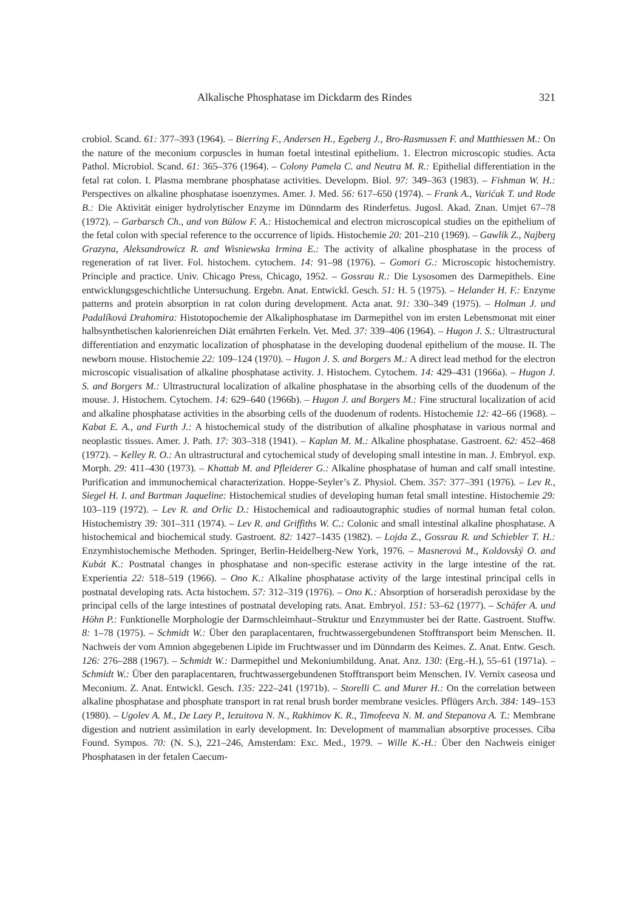Alkalische Phosphatase im Dickdarm des Rindes 321
crobiol. Scand. 61: 377–393 (1964). – Bierring F., Andersen H., Egeberg J., Bro-Rasmussen F. and Matthiessen M.: On the nature of the meconium corpuscles in human foetal intestinal epithelium. 1. Electron microscopic studies. Acta Pathol. Microbiol. Scand. 61: 365–376 (1964). – Colony Pamela C. and Neutra M. R.: Epithelial differentiation in the fetal rat colon. I. Plasma membrane phosphatase activities. Developm. Biol. 97: 349–363 (1983). – Fishman W. H.: Perspectives on alkaline phosphatase isoenzymes. Amer. J. Med. 56: 617–650 (1974). – Frank A., Varićak T. und Rode B.: Die Aktivität einiger hydrolytischer Enzyme im Dünndarm des Rinderfetus. Jugosl. Akad. Znan. Umjet 67–78 (1972). – Garbarsch Ch., and von Bülow F. A.: Histochemical and electron microscopical studies on the epithelium of the fetal colon with special reference to the occurrence of lipids. Histochemie 20: 201–210 (1969). – Gawlik Z., Najberg Grazyna, Aleksandrowicz R. and Wisniewska Irmina E.: The activity of alkaline phosphatase in the process of regeneration of rat liver. Fol. histochem. cytochem. 14: 91–98 (1976). – Gomori G.: Microscopic histochemistry. Principle and practice. Univ. Chicago Press, Chicago, 1952. – Gossrau R.: Die Lysosomen des Darmepithels. Eine entwicklungsgeschichtliche Untersuchung. Ergebn. Anat. Entwickl. Gesch. 51: H. 5 (1975). – Helander H. F.: Enzyme patterns and protein absorption in rat colon during development. Acta anat. 91: 330–349 (1975). – Holman J. und Padalíková Drahomira: Histotopochemie der Alkaliphosphatase im Darmepithel von im ersten Lebensmonat mit einer halbsynthetischen kalorienreichen Diät ernährten Ferkeln. Vet. Med. 37: 339–406 (1964). – Hugon J. S.: Ultrastructural differentiation and enzymatic localization of phosphatase in the developing duodenal epithelium of the mouse. II. The newborn mouse. Histochemie 22: 109–124 (1970). – Hugon J. S. and Borgers M.: A direct lead method for the electron microscopic visualisation of alkaline phosphatase activity. J. Histochem. Cytochem. 14: 429–431 (1966a). – Hugon J. S. and Borgers M.: Ultrastructural localization of alkaline phosphatase in the absorbing cells of the duodenum of the mouse. J. Histochem. Cytochem. 14: 629–640 (1966b). – Hugon J. and Borgers M.: Fine structural localization of acid and alkaline phosphatase activities in the absorbing cells of the duodenum of rodents. Histochemie 12: 42–66 (1968). – Kabat E. A., and Furth J.: A histochemical study of the distribution of alkaline phosphatase in various normal and neoplastic tissues. Amer. J. Path. 17: 303–318 (1941). – Kaplan M. M.: Alkaline phosphatase. Gastroent. 62: 452–468 (1972). – Kelley R. O.: An ultrastructural and cytochemical study of developing small intestine in man. J. Embryol. exp. Morph. 29: 411–430 (1973). – Khattab M. and Pfleiderer G.: Alkaline phosphatase of human and calf small intestine. Purification and immunochemical characterization. Hoppe-Seyler’s Z. Physiol. Chem. 357: 377–391 (1976). – Lev R., Siegel H. I. and Bartman Jaqueline: Histochemical studies of developing human fetal small intestine. Histochemie 29: 103–119 (1972). – Lev R. and Orlic D.: Histochemical and radioautographic studies of normal human fetal colon. Histochemistry 39: 301–311 (1974). – Lev R. and Griffiths W. C.: Colonic and small intestinal alkaline phosphatase. A histochemical and biochemical study. Gastroent. 82: 1427–1435 (1982). – Lojda Z., Gossrau R. und Schiebler T. H.: Enzymhistochemische Methoden. Springer, Berlin-Heidelberg-New York, 1976. – Masnerová M., Koldovský O. and Kubát K.: Postnatal changes in phosphatase and non-specific esterase activity in the large intestine of the rat. Experientia 22: 518–519 (1966). – Ono K.: Alkaline phosphatase activity of the large intestinal principal cells in postnatal developing rats. Acta histochem. 57: 312–319 (1976). – Ono K.: Absorption of horseradish peroxidase by the principal cells of the large intestines of postnatal developing rats. Anat. Embryol. 151: 53–62 (1977). – Schäfer A. und Höhn P.: Funktionelle Morphologie der Darmschleimhaut–Struktur und Enzymmuster bei der Ratte. Gastroent. Stoffw. 8: 1–78 (1975). – Schmidt W.: Über den paraplacentaren, fruchtwassergebundenen Stofftransport beim Menschen. II. Nachweis der vom Amnion abgegebenen Lipide im Fruchtwasser und im Dünndarm des Keimes. Z. Anat. Entw. Gesch. 126: 276–288 (1967). – Schmidt W.: Darmepithel und Mekoniumbildung. Anat. Anz. 130: (Erg.-H.), 55–61 (1971a). – Schmidt W.: Über den paraplacentaren, fruchtwassergebundenen Stofftransport beim Menschen. IV. Vernix caseosa und Meconium. Z. Anat. Entwickl. Gesch. 135: 222–241 (1971b). – Storelli C. and Murer H.: On the correlation between alkaline phosphatase and phosphate transport in rat renal brush border membrane vesicles. Pflügers Arch. 384: 149–153 (1980). – Ugolev A. M., De Laey P., Iezuitova N. N., Rakhimov K. R., Timofeeva N. M. and Stepanova A. T.: Membrane digestion and nutrient assimilation in early development. In: Development of mammalian absorptive processes. Ciba Found. Sympos. 70: (N. S.), 221–246, Amsterdam: Exc. Med., 1979. – Wille K.-H.: Über den Nachweis einiger Phosphatasen in der fetalen Caecum-